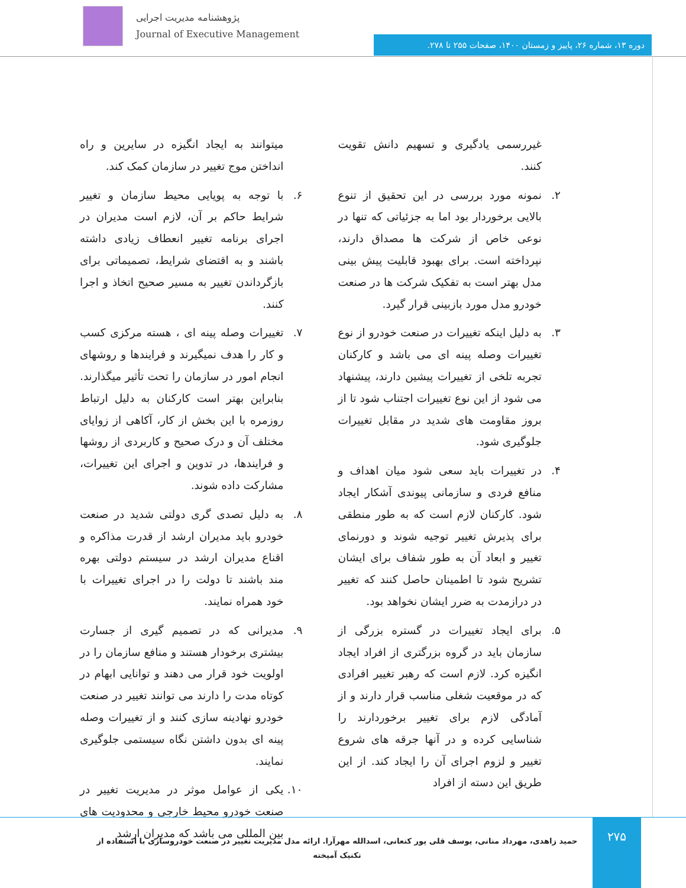پژوهشنامه مدیریت اجرایی
Journal of Executive Management
دوره ۱۳، شماره ۲۶، پاییز و زمستان ۱۴۰۰، صفحات ۲۵۵ تا ۲۷۸.
غیررسمی یادگیری و تسهیم دانش تقویت کنند.
۲. نمونه مورد بررسی در این تحقیق از تنوع بالایی برخوردار بود اما به جزئیاتی که تنها در نوعی خاص از شرکت ها مصداق دارند، نپرداخته است. برای بهبود قابلیت پیش بینی مدل بهتر است به تفکیک شرکت ها در صنعت خودرو مدل مورد بازبینی قرار گیرد.
۳. به دلیل اینکه تغییرات در صنعت خودرو از نوع تغییرات وصله پینه ای می باشد و کارکنان تجربه تلخی از تغییرات پیشین دارند، پیشنهاد می شود از این نوع تغییرات اجتناب شود تا از بروز مقاومت های شدید در مقابل تغییرات جلوگیری شود.
۴. در تغییرات باید سعی شود میان اهداف و منافع فردی و سازمانی پیوندی آشکار ایجاد شود. کارکنان لازم است که به طور منطقی برای پذیرش تغییر توجیه شوند و دورنمای تغییر و ابعاد آن به طور شفاف برای ایشان تشریح شود تا اطمینان حاصل کنند که تغییر در درازمدت به ضرر ایشان نخواهد بود.
۵. برای ایجاد تغییرات در گستره بزرگی از سازمان باید در گروه بزرگتری از افراد ایجاد انگیزه کرد. لازم است که رهبر تغییر افرادی که در موقعیت شغلی مناسب قرار دارند و از آمادگی لازم برای تغییر برخوردارند را شناسایی کرده و در آنها جرقه های شروع تغییر و لزوم اجرای آن را ایجاد کند. از این طریق این دسته از افراد
میتوانند به ایجاد انگیزه در سایرین و راه انداختن موج تغییر در سازمان کمک کند.
۶. با توجه به پویایی محیط سازمان و تغییر شرایط حاکم بر آن، لازم است مدیران در اجرای برنامه تغییر انعطاف زیادی داشته باشند و به اقتضای شرایط، تصمیماتی برای بازگرداندن تغییر به مسیر صحیح اتخاذ و اجرا کنند.
۷. تغییرات وصله پینه ای ، هسته مرکزی کسب و کار را هدف نمیگیرند و فرایندها و روشهای انجام امور در سازمان را تحت تأثیر میگذارند. بنابراین بهتر است کارکنان به دلیل ارتباط روزمره با این بخش از کار، آکاهی از زوایای مختلف آن و درک صحیح و کاربردی از روشها و فرایندها، در تدوین و اجرای این تغییرات، مشارکت داده شوند.
۸. به دلیل تصدی گری دولتی شدید در صنعت خودرو باید مدیران ارشد از قدرت مذاکره و اقناع مدیران ارشد در سیستم دولتی بهره مند باشند تا دولت را در اجرای تغییرات با خود همراه نمایند.
۹. مدیرانی که در تصمیم گیری از جسارت بیشتری برخودار هستند و منافع سازمان را در اولویت خود قرار می دهند و توانایی ابهام در کوتاه مدت را دارند می توانند تغییر در صنعت خودرو نهادینه سازی کنند و از تغییرات وصله پینه ای بدون داشتن نگاه سیستمی جلوگیری نمایند.
۱۰.
یکی از عوامل موثر در مدیریت تغییر در صنعت خودرو محیط خارجی و محدودیت های بین المللی می باشد که مدیران ارشد
۲۷۵
حمید زاهدی، مهرداد متانی، یوسف قلی پور کنعانی، اسدالله مهرآرا. ارائه مدل مدیریت تغییر در صنعت خودروسازی با استفاده از تکنیک آمیخته